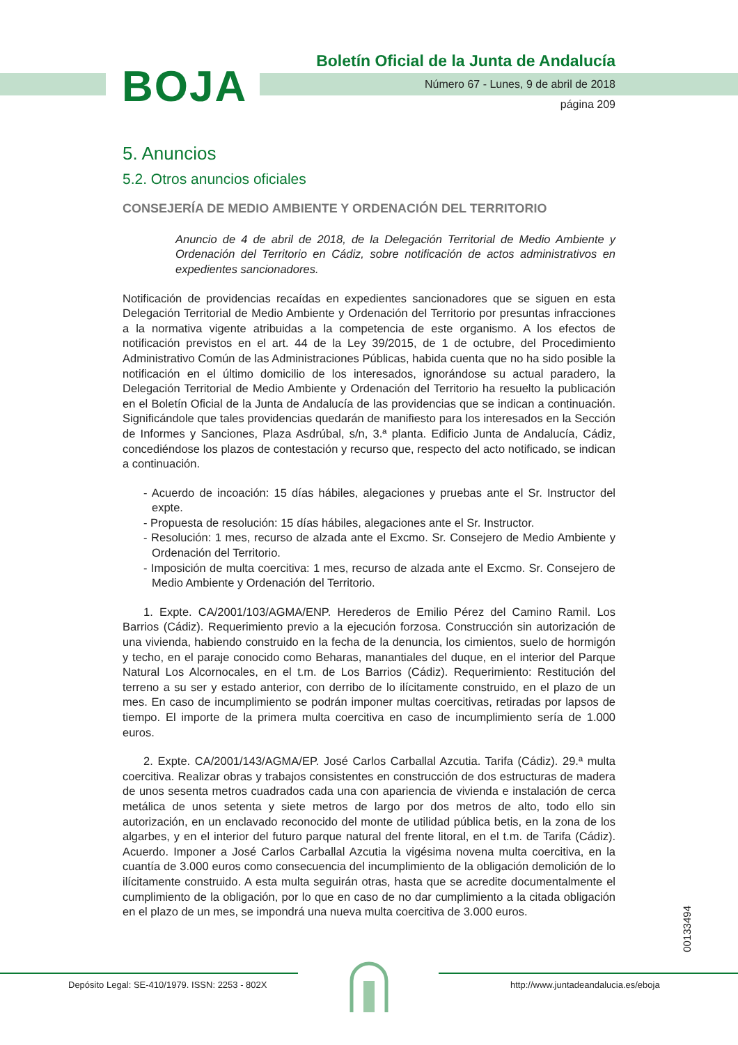BOJA
Boletín Oficial de la Junta de Andalucía
Número 67 - Lunes, 9 de abril de 2018
página 209
5. Anuncios
5.2. Otros anuncios oficiales
CONSEJERÍA DE MEDIO AMBIENTE Y ORDENACIÓN DEL TERRITORIO
Anuncio de 4 de abril de 2018, de la Delegación Territorial de Medio Ambiente y Ordenación del Territorio en Cádiz, sobre notificación de actos administrativos en expedientes sancionadores.
Notificación de providencias recaídas en expedientes sancionadores que se siguen en esta Delegación Territorial de Medio Ambiente y Ordenación del Territorio por presuntas infracciones a la normativa vigente atribuidas a la competencia de este organismo. A los efectos de notificación previstos en el art. 44 de la Ley 39/2015, de 1 de octubre, del Procedimiento Administrativo Común de las Administraciones Públicas, habida cuenta que no ha sido posible la notificación en el último domicilio de los interesados, ignorándose su actual paradero, la Delegación Territorial de Medio Ambiente y Ordenación del Territorio ha resuelto la publicación en el Boletín Oficial de la Junta de Andalucía de las providencias que se indican a continuación. Significándole que tales providencias quedarán de manifiesto para los interesados en la Sección de Informes y Sanciones, Plaza Asdrúbal, s/n, 3.ª planta. Edificio Junta de Andalucía, Cádiz, concediéndose los plazos de contestación y recurso que, respecto del acto notificado, se indican a continuación.
- Acuerdo de incoación: 15 días hábiles, alegaciones y pruebas ante el Sr. Instructor del expte.
- Propuesta de resolución: 15 días hábiles, alegaciones ante el Sr. Instructor.
- Resolución: 1 mes, recurso de alzada ante el Excmo. Sr. Consejero de Medio Ambiente y Ordenación del Territorio.
- Imposición de multa coercitiva: 1 mes, recurso de alzada ante el Excmo. Sr. Consejero de Medio Ambiente y Ordenación del Territorio.
1. Expte. CA/2001/103/AGMA/ENP. Herederos de Emilio Pérez del Camino Ramil. Los Barrios (Cádiz). Requerimiento previo a la ejecución forzosa. Construcción sin autorización de una vivienda, habiendo construido en la fecha de la denuncia, los cimientos, suelo de hormigón y techo, en el paraje conocido como Beharas, manantiales del duque, en el interior del Parque Natural Los Alcornocales, en el t.m. de Los Barrios (Cádiz). Requerimiento: Restitución del terreno a su ser y estado anterior, con derribo de lo ilícitamente construido, en el plazo de un mes. En caso de incumplimiento se podrán imponer multas coercitivas, retiradas por lapsos de tiempo. El importe de la primera multa coercitiva en caso de incumplimiento sería de 1.000 euros.
2. Expte. CA/2001/143/AGMA/EP. José Carlos Carballal Azcutia. Tarifa (Cádiz). 29.ª multa coercitiva. Realizar obras y trabajos consistentes en construcción de dos estructuras de madera de unos sesenta metros cuadrados cada una con apariencia de vivienda e instalación de cerca metálica de unos setenta y siete metros de largo por dos metros de alto, todo ello sin autorización, en un enclavado reconocido del monte de utilidad pública betis, en la zona de los algarbes, y en el interior del futuro parque natural del frente litoral, en el t.m. de Tarifa (Cádiz). Acuerdo. Imponer a José Carlos Carballal Azcutia la vigésima novena multa coercitiva, en la cuantía de 3.000 euros como consecuencia del incumplimiento de la obligación demolición de lo ilícitamente construido. A esta multa seguirán otras, hasta que se acredite documentalmente el cumplimiento de la obligación, por lo que en caso de no dar cumplimiento a la citada obligación en el plazo de un mes, se impondrá una nueva multa coercitiva de 3.000 euros.
00133494
Depósito Legal: SE-410/1979. ISSN: 2253 - 802X http://www.juntadeandalucia.es/eboja